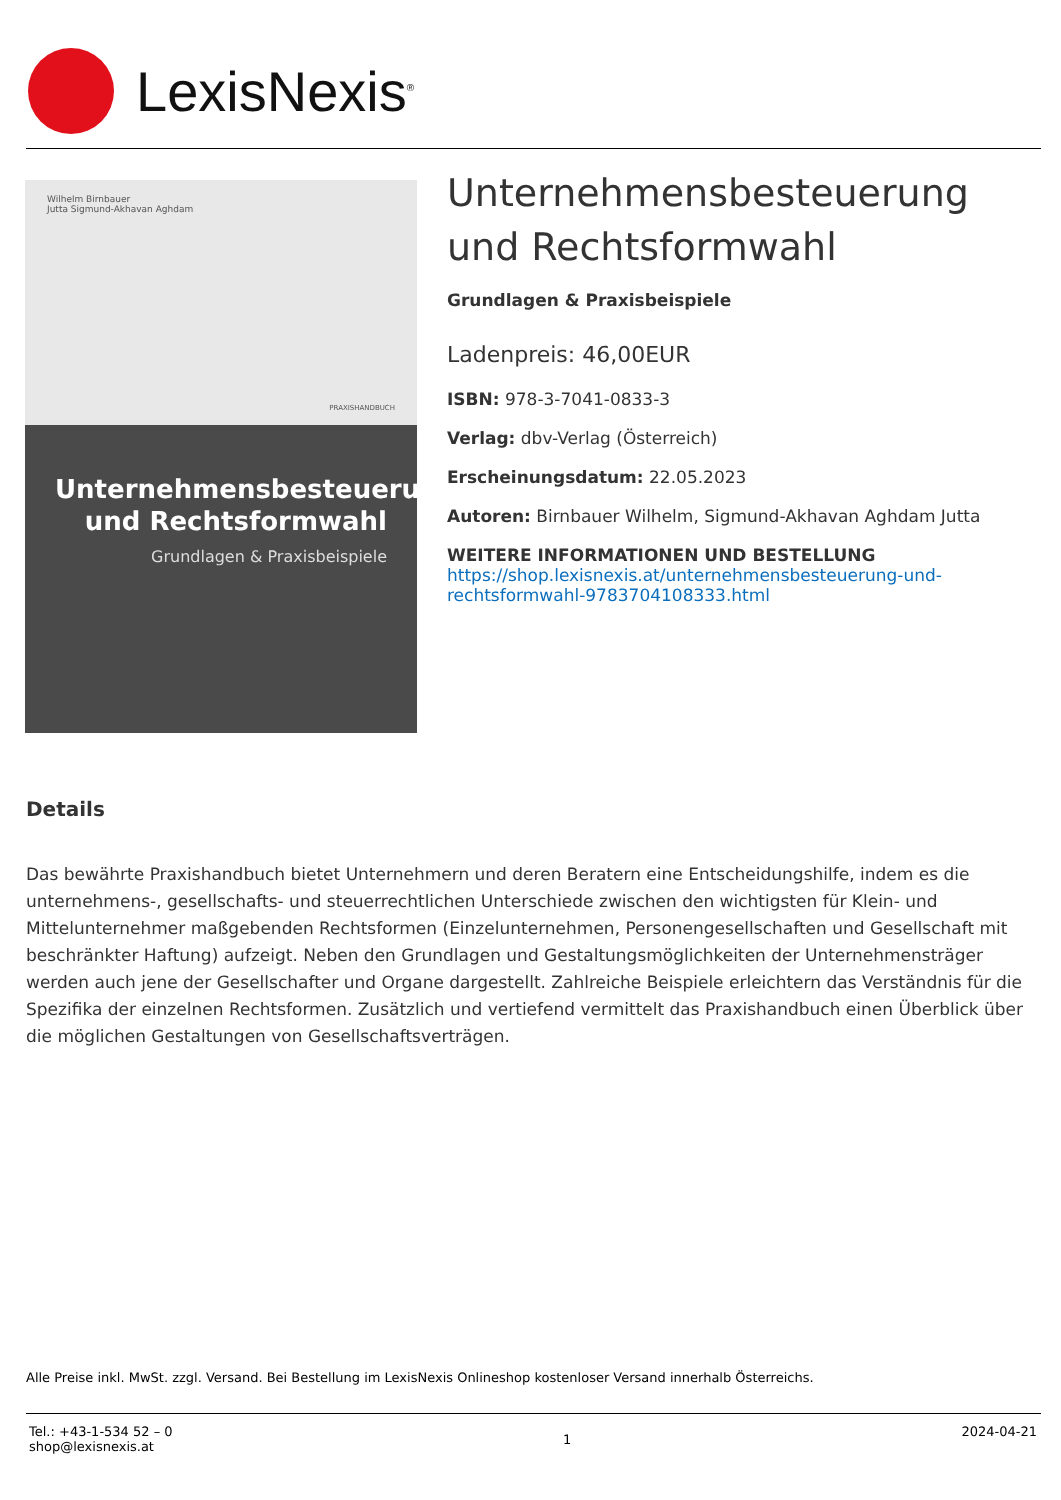LexisNexis<sup>®</sup>
Wilhelm Birnbauer
Jutta Sigmund-Akhavan Aghdam
PRAXISHANDBUCH
Unternehmensbesteuerung und Rechtsformwahl
Grundlagen & Praxisbeispiele
Unternehmensbesteuerung und Rechtsformwahl
Grundlagen & Praxisbeispiele
Ladenpreis: 46,00EUR
ISBN: 978-3-7041-0833-3
Verlag: dbv-Verlag (Österreich)
Erscheinungsdatum: 22.05.2023
Autoren: Birnbauer Wilhelm, Sigmund-Akhavan Aghdam Jutta
WEITERE INFORMATIONEN UND BESTELLUNG
https://shop.lexisnexis.at/unternehmensbesteuerung-und-rechtsformwahl-9783704108333.html
Details
Das bewährte Praxishandbuch bietet Unternehmern und deren Beratern eine Entscheidungshilfe, indem es die unternehmens-, gesellschafts- und steuerrechtlichen Unterschiede zwischen den wichtigsten für Klein- und Mittelunternehmer maßgebenden Rechtsformen (Einzelunternehmen, Personengesellschaften und Gesellschaft mit beschränkter Haftung) aufzeigt. Neben den Grundlagen und Gestaltungsmöglichkeiten der Unternehmensträger werden auch jene der Gesellschafter und Organe dargestellt. Zahlreiche Beispiele erleichtern das Verständnis für die Spezifika der einzelnen Rechtsformen. Zusätzlich und vertiefend vermittelt das Praxishandbuch einen Überblick über die möglichen Gestaltungen von Gesellschaftsverträgen.
Alle Preise inkl. MwSt. zzgl. Versand. Bei Bestellung im LexisNexis Onlineshop kostenloser Versand innerhalb Österreichs.
Tel.: +43-1-534 52 – 0
shop@lexisnexis.at
1
2024-04-21